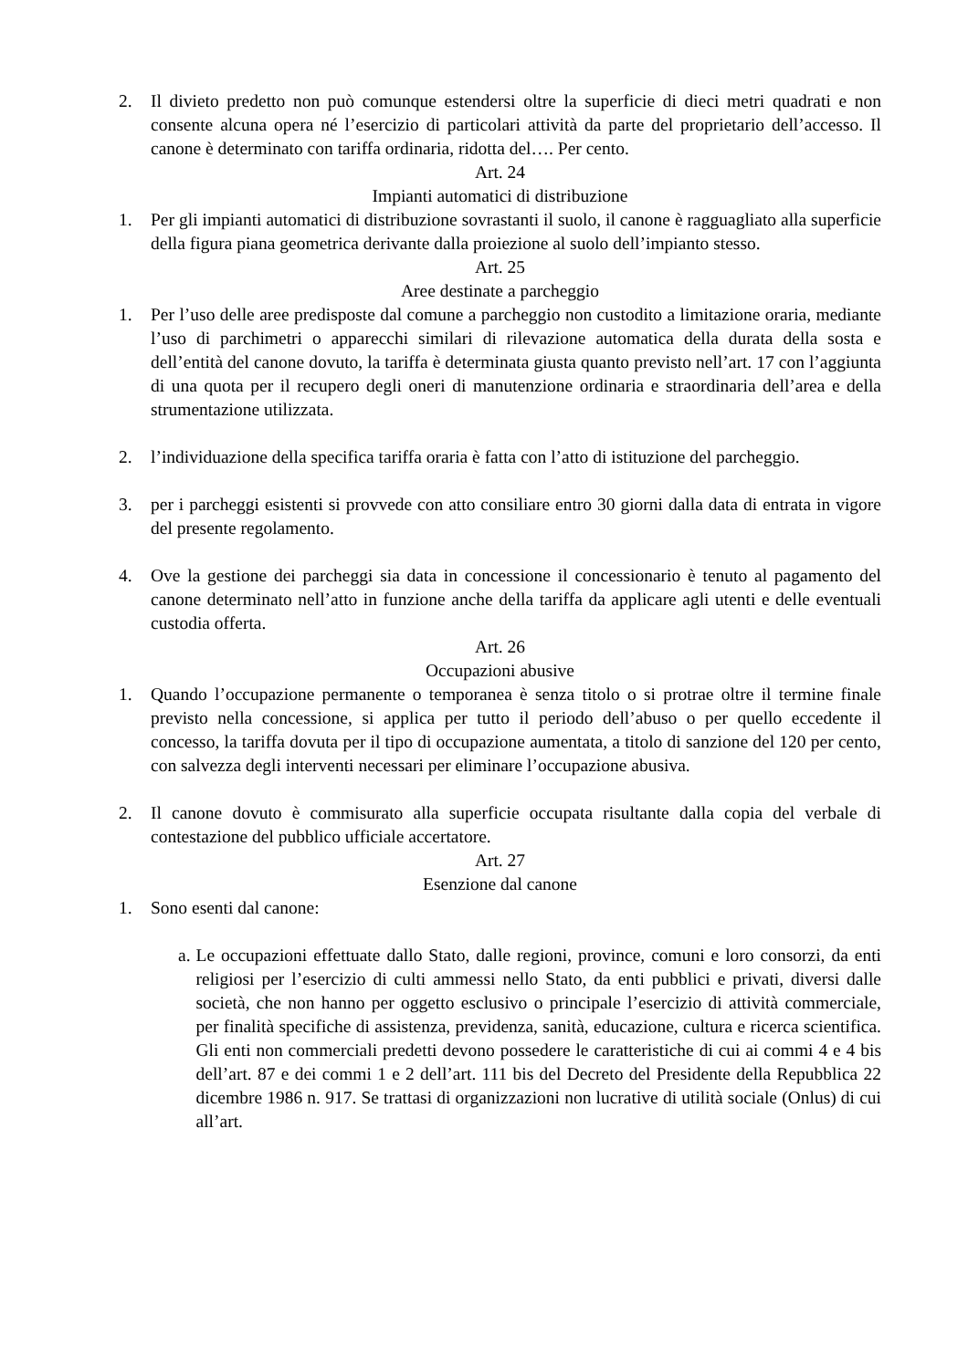2. Il divieto predetto non può comunque estendersi oltre la superficie di dieci metri quadrati e non consente alcuna opera né l’esercizio di particolari attività da parte del proprietario dell’accesso. Il canone è determinato con tariffa ordinaria, ridotta del…. Per cento.
Art. 24
Impianti automatici di distribuzione
1. Per gli impianti automatici di distribuzione sovrastanti il suolo, il canone è ragguagliato alla superficie della figura piana geometrica derivante dalla proiezione al suolo dell’impianto stesso.
Art. 25
Aree destinate a parcheggio
1. Per l’uso delle aree predisposte dal comune a parcheggio non custodito a limitazione oraria, mediante l’uso di parchimetri o apparecchi similari di rilevazione automatica della durata della sosta e dell’entità del canone dovuto, la tariffa è determinata giusta quanto previsto nell’art. 17 con l’aggiunta di una quota per il recupero degli oneri di manutenzione ordinaria e straordinaria dell’area e della strumentazione utilizzata.
2. l’individuazione della specifica tariffa oraria è fatta con l’atto di istituzione del parcheggio.
3. per i parcheggi esistenti si provvede con atto consiliare entro 30 giorni dalla data di entrata in vigore del presente regolamento.
4. Ove la gestione dei parcheggi sia data in concessione il concessionario è tenuto al pagamento del canone determinato nell’atto in funzione anche della tariffa da applicare agli utenti e delle eventuali custodia offerta.
Art. 26
Occupazioni abusive
1. Quando l’occupazione permanente o temporanea è senza titolo o si protrae oltre il termine finale previsto nella concessione, si applica per tutto il periodo dell’abuso o per quello eccedente il concesso, la tariffa dovuta per il tipo di occupazione aumentata, a titolo di sanzione del 120 per cento, con salvezza degli interventi necessari per eliminare l’occupazione abusiva.
2. Il canone dovuto è commisurato alla superficie occupata risultante dalla copia del verbale di contestazione del pubblico ufficiale accertatore.
Art. 27
Esenzione dal canone
1. Sono esenti dal canone:
a. Le occupazioni effettuate dallo Stato, dalle regioni, province, comuni e loro consorzi, da enti religiosi per l’esercizio di culti ammessi nello Stato, da enti pubblici e privati, diversi dalle società, che non hanno per oggetto esclusivo o principale l’esercizio di attività commerciale, per finalità specifiche di assistenza, previdenza, sanità, educazione, cultura e ricerca scientifica. Gli enti non commerciali predetti devono possedere le caratteristiche di cui ai commi 4 e 4 bis dell’art. 87 e dei commi 1 e 2 dell’art. 111 bis del Decreto del Presidente della Repubblica 22 dicembre 1986 n. 917. Se trattasi di organizzazioni non lucrative di utilità sociale (Onlus) di cui all’art.